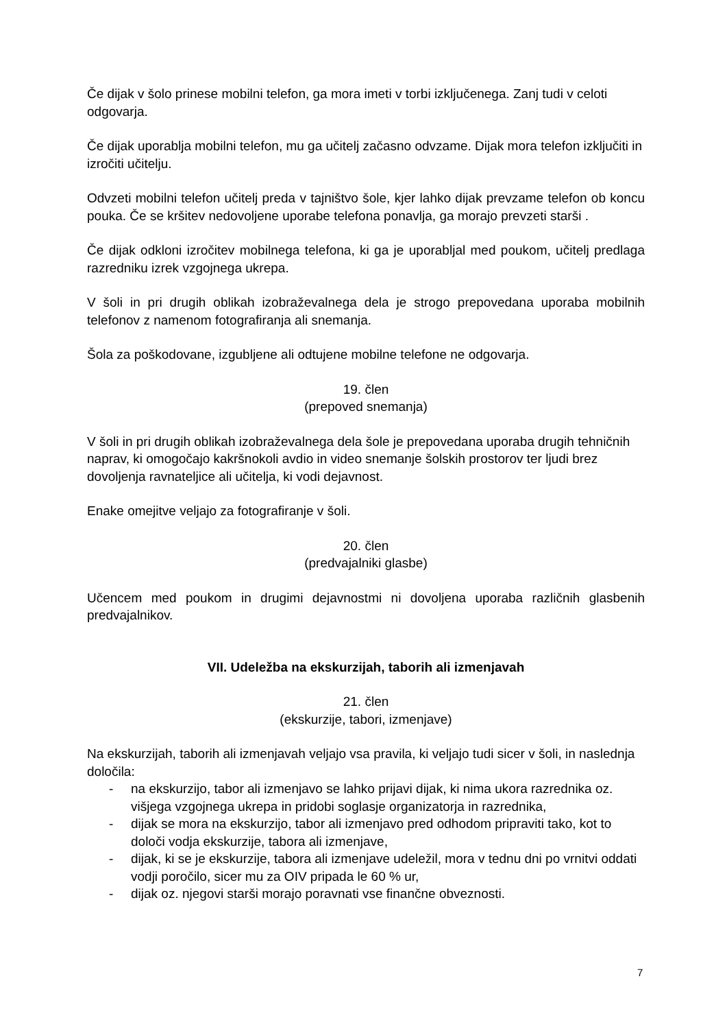Če dijak v šolo prinese mobilni telefon, ga mora imeti v torbi izključenega. Zanj tudi v celoti odgovarja.
Če dijak uporablja mobilni telefon, mu ga učitelj začasno odvzame. Dijak mora telefon izključiti in izročiti učitelju.
Odvzeti mobilni telefon učitelj preda v tajništvo šole, kjer lahko dijak prevzame telefon ob koncu pouka. Če se kršitev nedovoljene uporabe telefona ponavlja, ga morajo prevzeti starši .
Če dijak odkloni izročitev mobilnega telefona, ki ga je uporabljal med poukom, učitelj predlaga razredniku izrek vzgojnega ukrepa.
V šoli in pri drugih oblikah izobraževalnega dela je strogo prepovedana uporaba mobilnih telefonov z namenom fotografiranja ali snemanja.
Šola za poškodovane, izgubljene ali odtujene mobilne telefone ne odgovarja.
19. člen
(prepoved snemanja)
V šoli in pri drugih oblikah izobraževalnega dela šole je prepovedana uporaba drugih tehničnih naprav, ki omogočajo kakršnokoli avdio in video snemanje šolskih prostorov ter ljudi brez dovoljenja ravnateljice ali učitelja, ki vodi dejavnost.
Enake omejitve veljajo za fotografiranje v šoli.
20. člen
(predvajalniki glasbe)
Učencem med poukom in drugimi dejavnostmi ni dovoljena uporaba različnih glasbenih predvajalnikov.
VII. Udeležba na ekskurzijah, taborih ali izmenjavah
21. člen
(ekskurzije, tabori, izmenjave)
Na ekskurzijah, taborih ali izmenjavah veljajo vsa pravila, ki veljajo tudi sicer v šoli, in naslednja določila:
- na ekskurzijo, tabor ali izmenjavo se lahko prijavi dijak, ki nima ukora razrednika oz. višjega vzgojnega ukrepa in pridobi soglasje organizatorja in razrednika,
- dijak se mora na ekskurzijo, tabor ali izmenjavo pred odhodom pripraviti tako, kot to določi vodja ekskurzije, tabora ali izmenjave,
- dijak, ki se je ekskurzije, tabora ali izmenjave udeležil, mora v tednu dni po vrnitvi oddati vodji poročilo, sicer mu za OIV pripada le 60 % ur,
- dijak oz. njegovi starši morajo poravnati vse finančne obveznosti.
7